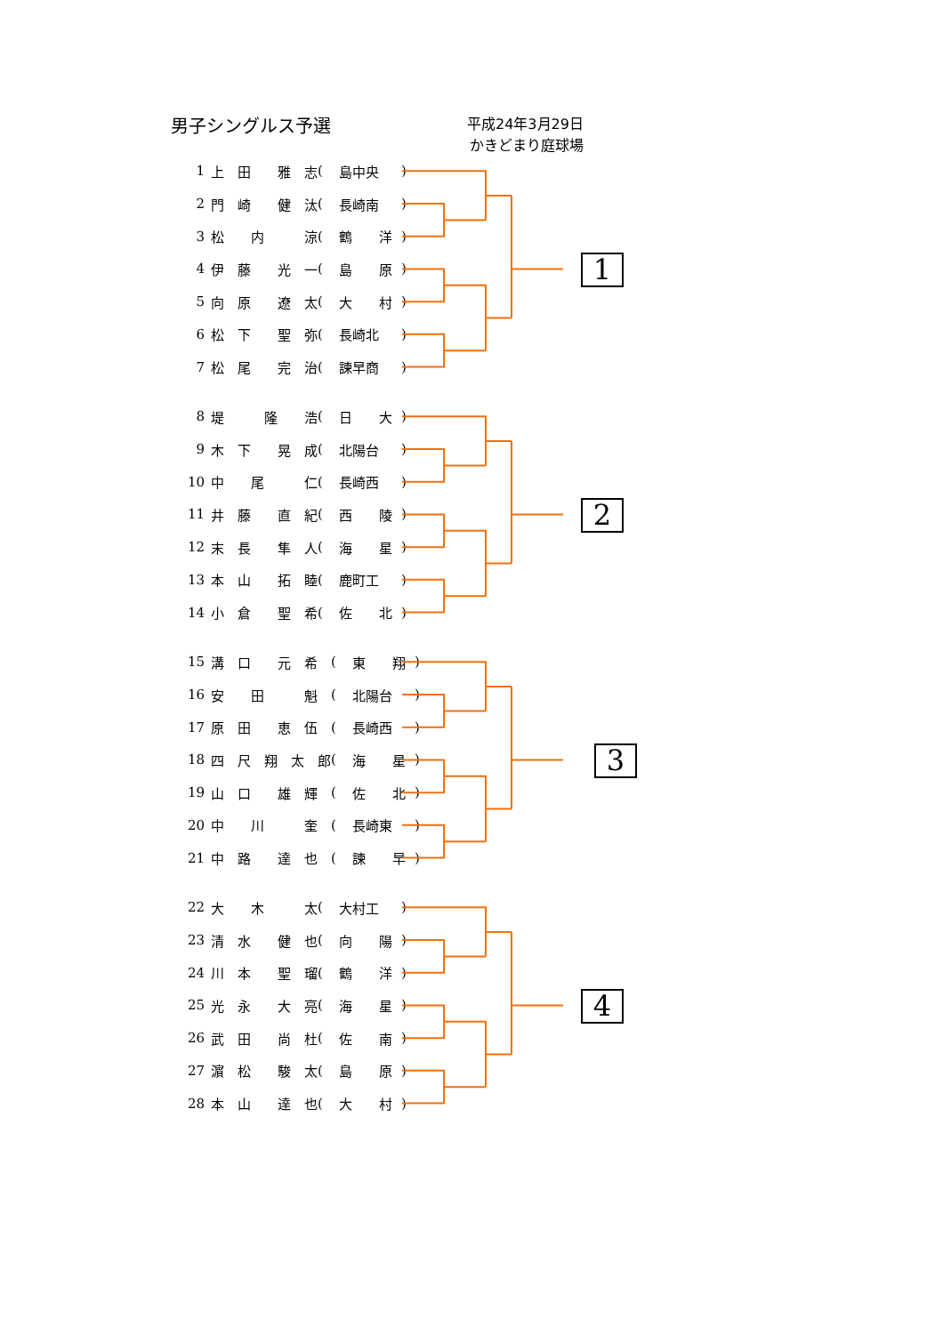男子シングルス予選
平成24年3月29日
かきどまり庭球場
| 1 | 上 田 雅 志 | ( | 島中央 | ) |
| 2 | 門 崎 健 汰 | ( | 長崎南 | ) |
| 3 | 松 内 涼 | ( | 鶴 洋 | ) |
| 4 | 伊 藤 光 一 | ( | 島 原 | ) |
| 5 | 向 原 遼 太 | ( | 大 村 | ) |
| 6 | 松 下 聖 弥 | ( | 長崎北 | ) |
| 7 | 松 尾 完 治 | ( | 諫早商 | ) |
1
| 8 | 堤 隆 浩 | ( | 日 大 | ) |
| 9 | 木 下 晃 成 | ( | 北陽台 | ) |
| 10 | 中 尾 仁 | ( | 長崎西 | ) |
| 11 | 井 藤 直 紀 | ( | 西 陵 | ) |
| 12 | 末 長 隼 人 | ( | 海 星 | ) |
| 13 | 本 山 拓 睦 | ( | 鹿町工 | ) |
| 14 | 小 倉 聖 希 | ( | 佐 北 | ) |
2
| 15 | 溝 口 元 希 | ( | 東 翔 | ) |
| 16 | 安 田 魁 | ( | 北陽台 | ) |
| 17 | 原 田 恵 伍 | ( | 長崎西 | ) |
| 18 | 四 尺 翔 太 郎 | ( | 海 星 | ) |
| 19 | 山 口 雄 輝 | ( | 佐 北 | ) |
| 20 | 中 川 奎 | ( | 長崎東 | ) |
| 21 | 中 路 達 也 | ( | 諫 早 | ) |
3
| 22 | 大 木 太 | ( | 大村工 | ) |
| 23 | 清 水 健 也 | ( | 向 陽 | ) |
| 24 | 川 本 聖 瑠 | ( | 鶴 洋 | ) |
| 25 | 光 永 大 亮 | ( | 海 星 | ) |
| 26 | 武 田 尚 杜 | ( | 佐 南 | ) |
| 27 | 濵 松 駿 太 | ( | 島 原 | ) |
| 28 | 本 山 達 也 | ( | 大 村 | ) |
4